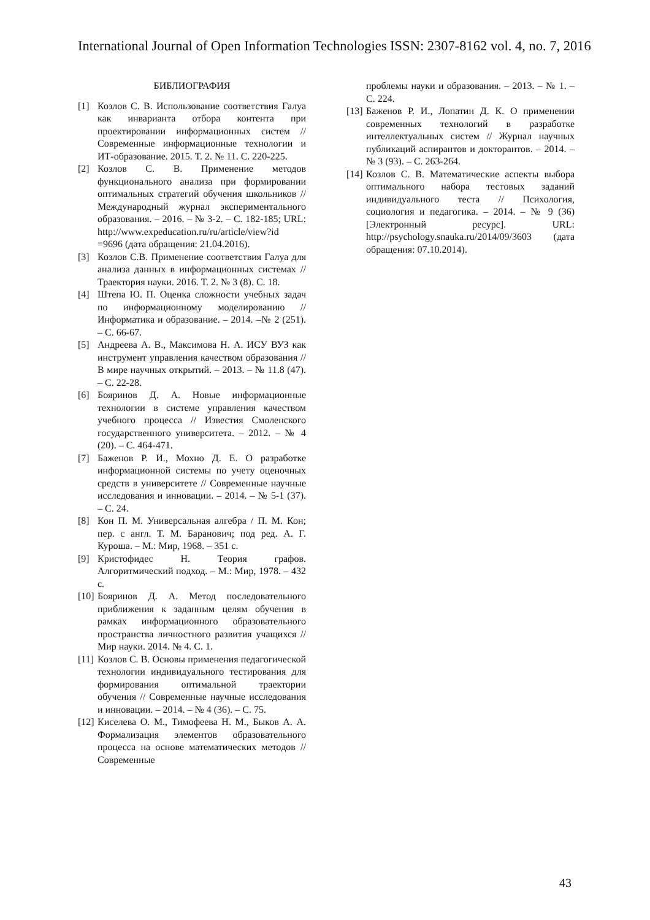International Journal of Open Information Technologies ISSN: 2307-8162 vol. 4, no. 7, 2016
БИБЛИОГРАФИЯ
[1] Козлов С. В. Использование соответствия Галуа как инварианта отбора контента при проектировании информационных систем // Современные информационные технологии и ИТ-образование. 2015. Т. 2. № 11. С. 220-225.
[2] Козлов С. В. Применение методов функционального анализа при формировании оптимальных стратегий обучения школьников // Международный журнал экспериментального образования. – 2016. – № 3-2. – С. 182-185; URL: http://www.expeducation.ru/ru/article/view?id =9696 (дата обращения: 21.04.2016).
[3] Козлов С.В. Применение соответствия Галуа для анализа данных в информационных системах // Траектория науки. 2016. Т. 2. № 3 (8). С. 18.
[4] Штепа Ю. П. Оценка сложности учебных задач по информационному моделированию // Информатика и образование. – 2014. –№ 2 (251). – С. 66-67.
[5] Андреева А. В., Максимова Н. А. ИСУ ВУЗ как инструмент управления качеством образования // В мире научных открытий. – 2013. – № 11.8 (47). – С. 22-28.
[6] Бояринов Д. А. Новые информационные технологии в системе управления качеством учебного процесса // Известия Смоленского государственного университета. – 2012. – № 4 (20). – С. 464-471.
[7] Баженов Р. И., Мохно Д. Е. О разработке информационной системы по учету оценочных средств в университете // Современные научные исследования и инновации. – 2014. – № 5-1 (37). – С. 24.
[8] Кон П. М. Универсальная алгебра / П. М. Кон; пер. с англ. Т. М. Баранович; под ред. А. Г. Куроша. – М.: Мир, 1968. – 351 с.
[9] Кристофидес Н. Теория графов. Алгоритмический подход. – М.: Мир, 1978. – 432 с.
[10] Бояринов Д. А. Метод последовательного приближения к заданным целям обучения в рамках информационного образовательного пространства личностного развития учащихся // Мир науки. 2014. № 4. С. 1.
[11] Козлов С. В. Основы применения педагогической технологии индивидуального тестирования для формирования оптимальной траектории обучения // Современные научные исследования и инновации. – 2014. – № 4 (36). – С. 75.
[12] Киселева О. М., Тимофеева Н. М., Быков А. А. Формализация элементов образовательного процесса на основе математических методов // Современные
проблемы науки и образования. – 2013. – № 1. – С. 224.
[13] Баженов Р. И., Лопатин Д. К. О применении современных технологий в разработке интеллектуальных систем // Журнал научных публикаций аспирантов и докторантов. – 2014. – № 3 (93). – С. 263-264.
[14] Козлов С. В. Математические аспекты выбора оптимального набора тестовых заданий индивидуального теста // Психология, социология и педагогика. – 2014. – № 9 (36) [Электронный ресурс]. URL: http://psychology.snauka.ru/2014/09/3603 (дата обращения: 07.10.2014).
43